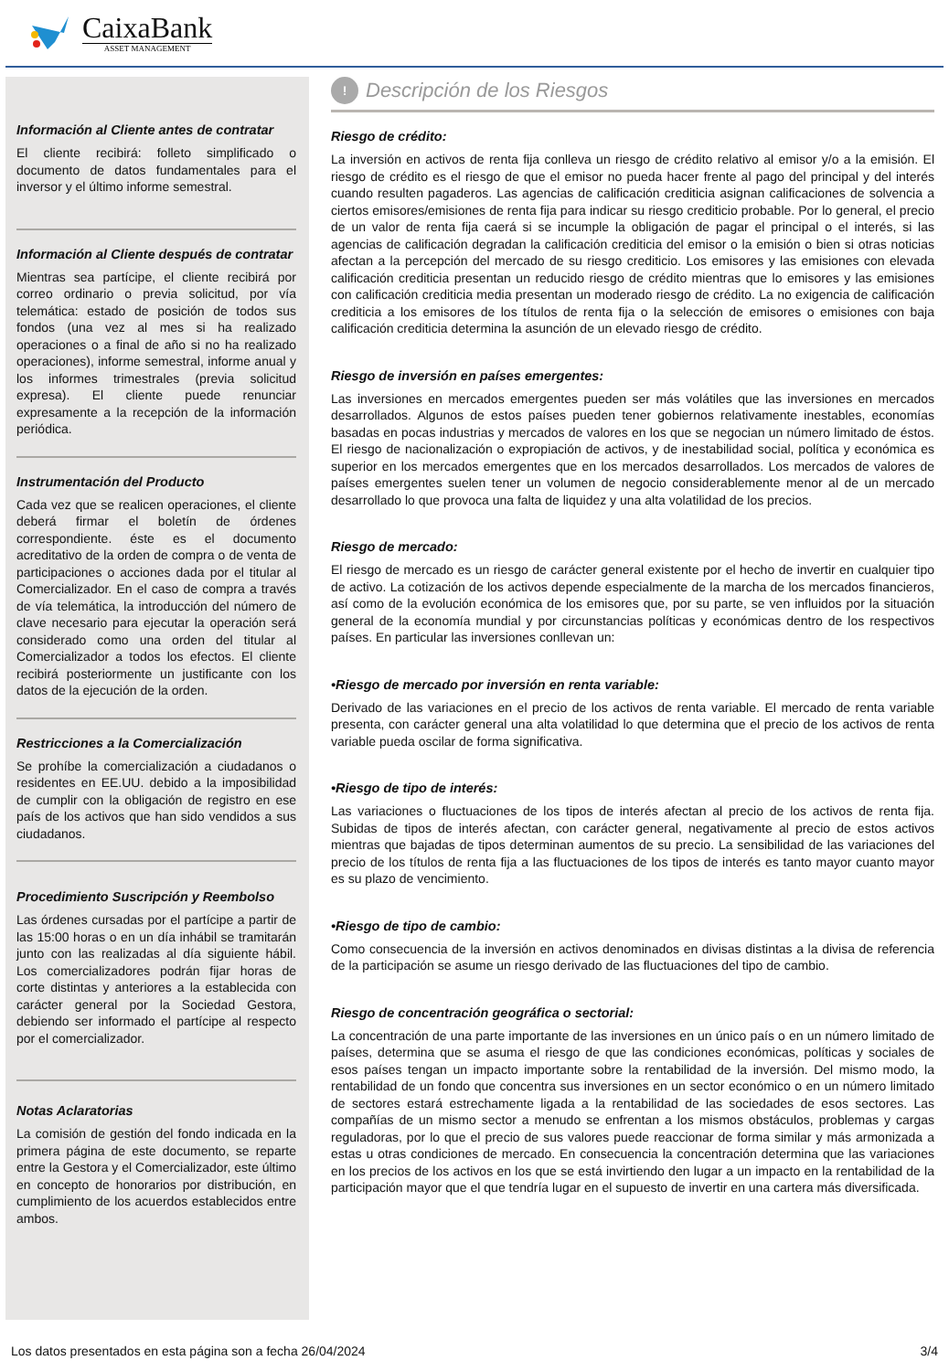CaixaBank
ASSET MANAGEMENT
Información al Cliente antes de contratar
El cliente recibirá: folleto simplificado o documento de datos fundamentales para el inversor y el último informe semestral.
Información al Cliente después de contratar
Mientras sea partícipe, el cliente recibirá por correo ordinario o previa solicitud, por vía telemática: estado de posición de todos sus fondos (una vez al mes si ha realizado operaciones o a final de año si no ha realizado operaciones), informe semestral, informe anual y los informes trimestrales (previa solicitud expresa). El cliente puede renunciar expresamente a la recepción de la información periódica.
Instrumentación del Producto
Cada vez que se realicen operaciones, el cliente deberá firmar el boletín de órdenes correspondiente. éste es el documento acreditativo de la orden de compra o de venta de participaciones o acciones dada por el titular al Comercializador. En el caso de compra a través de vía telemática, la introducción del número de clave necesario para ejecutar la operación será considerado como una orden del titular al Comercializador a todos los efectos. El cliente recibirá posteriormente un justificante con los datos de la ejecución de la orden.
Restricciones a la Comercialización
Se prohíbe la comercialización a ciudadanos o residentes en EE.UU. debido a la imposibilidad de cumplir con la obligación de registro en ese país de los activos que han sido vendidos a sus ciudadanos.
Procedimiento Suscripción y Reembolso
Las órdenes cursadas por el partícipe a partir de las 15:00 horas o en un día inhábil se tramitarán junto con las realizadas al día siguiente hábil. Los comercializadores podrán fijar horas de corte distintas y anteriores a la establecida con carácter general por la Sociedad Gestora, debiendo ser informado el partícipe al respecto por el comercializador.
Notas Aclaratorias
La comisión de gestión del fondo indicada en la primera página de este documento, se reparte entre la Gestora y el Comercializador, este último en concepto de honorarios por distribución, en cumplimiento de los acuerdos establecidos entre ambos.
!
Descripción de los Riesgos
Riesgo de crédito:
La inversión en activos de renta fija conlleva un riesgo de crédito relativo al emisor y/o a la emisión. El riesgo de crédito es el riesgo de que el emisor no pueda hacer frente al pago del principal y del interés cuando resulten pagaderos. Las agencias de calificación crediticia asignan calificaciones de solvencia a ciertos emisores/emisiones de renta fija para indicar su riesgo crediticio probable. Por lo general, el precio de un valor de renta fija caerá si se incumple la obligación de pagar el principal o el interés, si las agencias de calificación degradan la calificación crediticia del emisor o la emisión o bien si otras noticias afectan a la percepción del mercado de su riesgo crediticio. Los emisores y las emisiones con elevada calificación crediticia presentan un reducido riesgo de crédito mientras que lo emisores y las emisiones con calificación crediticia media presentan un moderado riesgo de crédito. La no exigencia de calificación crediticia a los emisores de los títulos de renta fija o la selección de emisores o emisiones con baja calificación crediticia determina la asunción de un elevado riesgo de crédito.
Riesgo de inversión en países emergentes:
Las inversiones en mercados emergentes pueden ser más volátiles que las inversiones en mercados desarrollados. Algunos de estos países pueden tener gobiernos relativamente inestables, economías basadas en pocas industrias y mercados de valores en los que se negocian un número limitado de éstos. El riesgo de nacionalización o expropiación de activos, y de inestabilidad social, política y económica es superior en los mercados emergentes que en los mercados desarrollados. Los mercados de valores de países emergentes suelen tener un volumen de negocio considerablemente menor al de un mercado desarrollado lo que provoca una falta de liquidez y una alta volatilidad de los precios.
Riesgo de mercado:
El riesgo de mercado es un riesgo de carácter general existente por el hecho de invertir en cualquier tipo de activo. La cotización de los activos depende especialmente de la marcha de los mercados financieros, así como de la evolución económica de los emisores que, por su parte, se ven influidos por la situación general de la economía mundial y por circunstancias políticas y económicas dentro de los respectivos países. En particular las inversiones conllevan un:
•Riesgo de mercado por inversión en renta variable:
Derivado de las variaciones en el precio de los activos de renta variable. El mercado de renta variable presenta, con carácter general una alta volatilidad lo que determina que el precio de los activos de renta variable pueda oscilar de forma significativa.
•Riesgo de tipo de interés:
Las variaciones o fluctuaciones de los tipos de interés afectan al precio de los activos de renta fija. Subidas de tipos de interés afectan, con carácter general, negativamente al precio de estos activos mientras que bajadas de tipos determinan aumentos de su precio. La sensibilidad de las variaciones del precio de los títulos de renta fija a las fluctuaciones de los tipos de interés es tanto mayor cuanto mayor es su plazo de vencimiento.
•Riesgo de tipo de cambio:
Como consecuencia de la inversión en activos denominados en divisas distintas a la divisa de referencia de la participación se asume un riesgo derivado de las fluctuaciones del tipo de cambio.
Riesgo de concentración geográfica o sectorial:
La concentración de una parte importante de las inversiones en un único país o en un número limitado de países, determina que se asuma el riesgo de que las condiciones económicas, políticas y sociales de esos países tengan un impacto importante sobre la rentabilidad de la inversión. Del mismo modo, la rentabilidad de un fondo que concentra sus inversiones en un sector económico o en un número limitado de sectores estará estrechamente ligada a la rentabilidad de las sociedades de esos sectores. Las compañías de un mismo sector a menudo se enfrentan a los mismos obstáculos, problemas y cargas reguladoras, por lo que el precio de sus valores puede reaccionar de forma similar y más armonizada a estas u otras condiciones de mercado. En consecuencia la concentración determina que las variaciones en los precios de los activos en los que se está invirtiendo den lugar a un impacto en la rentabilidad de la participación mayor que el que tendría lugar en el supuesto de invertir en una cartera más diversificada.
Los datos presentados en esta página son a fecha 26/04/2024 3/4